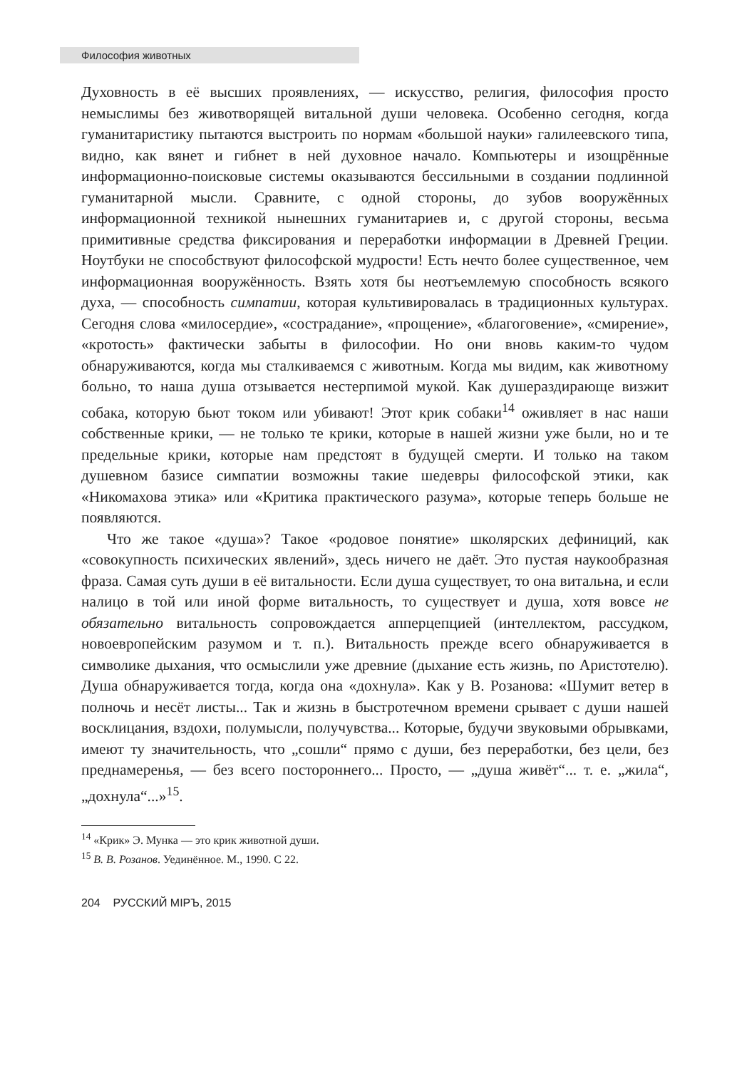Философия животных
Духовность в её высших проявлениях, — искусство, религия, философия просто немыслимы без животворящей витальной души человека. Особенно сегодня, когда гуманитаристику пытаются выстроить по нормам «большой науки» галилеевского типа, видно, как вянет и гибнет в ней духовное начало. Компьютеры и изощрённые информационно-поисковые системы оказываются бессильными в создании подлинной гуманитарной мысли. Сравните, с одной стороны, до зубов вооружённых информационной техникой нынешних гуманитариев и, с другой стороны, весьма примитивные средства фиксирования и переработки информации в Древней Греции. Ноутбуки не способствуют философской мудрости! Есть нечто более существенное, чем информационная вооружённость. Взять хотя бы неотъемлемую способность всякого духа, — способность симпатии, которая культивировалась в традиционных культурах. Сегодня слова «милосердие», «сострадание», «прощение», «благоговение», «смирение», «кротость» фактически забыты в философии. Но они вновь каким-то чудом обнаруживаются, когда мы сталкиваемся с животным. Когда мы видим, как животному больно, то наша душа отзывается нестерпимой мукой. Как душераздирающе визжит собака, которую бьют током или убивают! Этот крик собаки<sup>14</sup> оживляет в нас наши собственные крики, — не только те крики, которые в нашей жизни уже были, но и те предельные крики, которые нам предстоят в будущей смерти. И только на таком душевном базисе симпатии возможны такие шедевры философской этики, как «Никомахова этика» или «Критика практического разума», которые теперь больше не появляются.
Что же такое «душа»? Такое «родовое понятие» школярских дефиниций, как «совокупность психических явлений», здесь ничего не даёт. Это пустая наукообразная фраза. Самая суть души в её витальности. Если душа существует, то она витальна, и если налицо в той или иной форме витальность, то существует и душа, хотя вовсе не обязательно витальность сопровождается апперцепцией (интеллектом, рассудком, новоевропейским разумом и т. п.). Витальность прежде всего обнаруживается в символике дыхания, что осмыслили уже древние (дыхание есть жизнь, по Аристотелю). Душа обнаруживается тогда, когда она «дохнула». Как у В. Розанова: «Шумит ветер в полночь и несёт листы... Так и жизнь в быстротечном времени срывает с души нашей восклицания, вздохи, полумысли, получувства... Которые, будучи звуковыми обрывками, имеют ту значительность, что „сошли“ прямо с души, без переработки, без цели, без преднамеренья, — без всего постороннего... Просто, — „душа живёт“... т. е. „жила“, „дохнула“...»<sup>15</sup>.
<sup>14</sup> «Крик» Э. Мунка — это крик животной души.
<sup>15</sup> В. В. Розанов. Уединённое. М., 1990. С 22.
204 РУССКИЙ МІРЪ, 2015